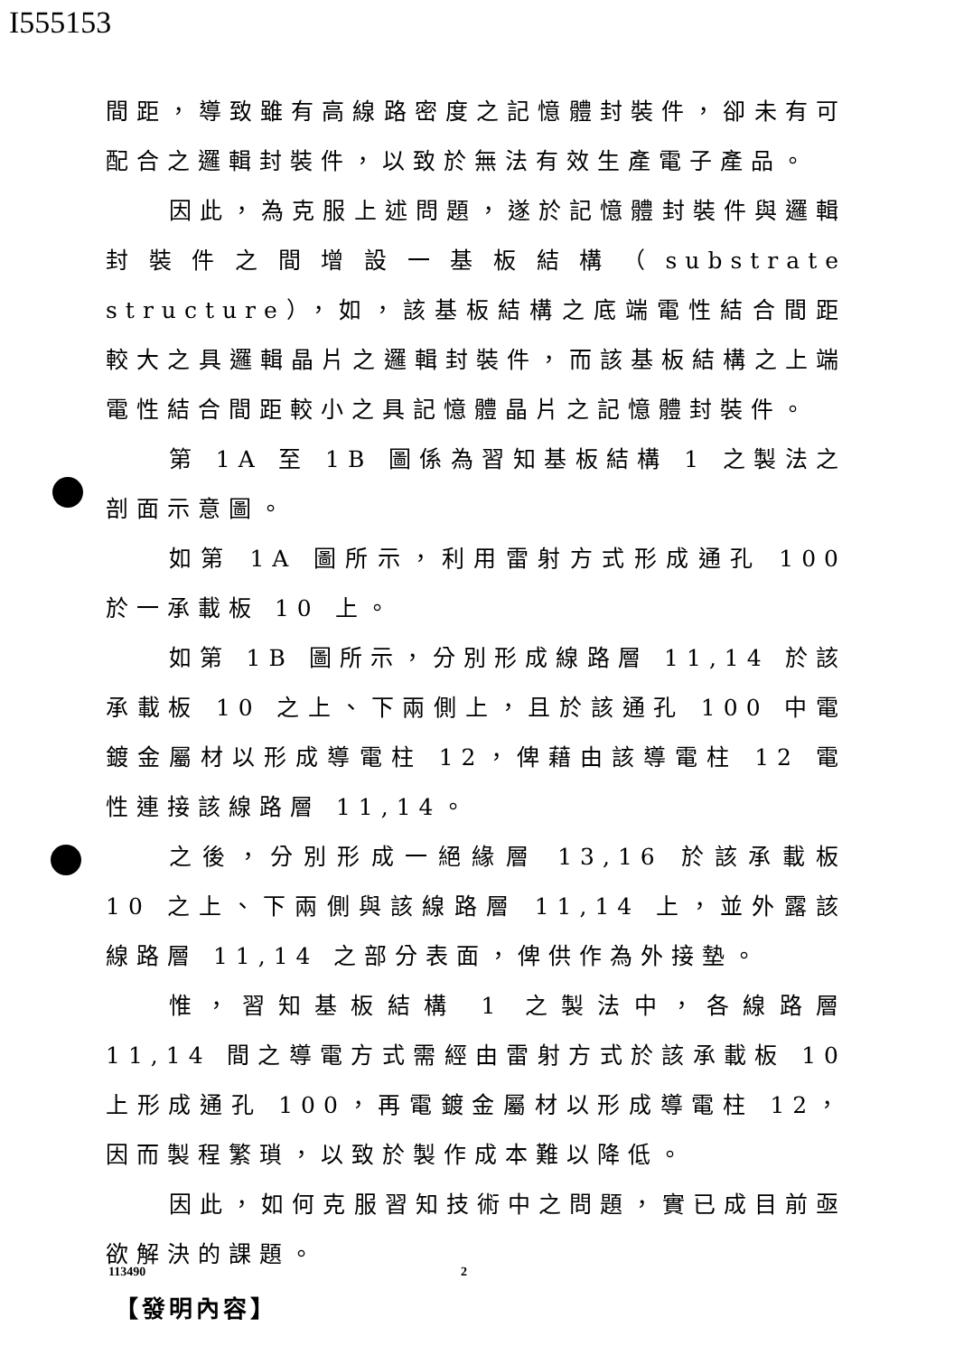I555153
間距，導致雖有高線路密度之記憶體封裝件，卻未有可配合之邏輯封裝件，以致於無法有效生產電子產品。
因此，為克服上述問題，遂於記憶體封裝件與邏輯封裝件之間增設一基板結構（substrate structure），如，該基板結構之底端電性結合間距較大之具邏輯晶片之邏輯封裝件，而該基板結構之上端電性結合間距較小之具記憶體晶片之記憶體封裝件。
第 1A 至 1B 圖係為習知基板結構 1 之製法之剖面示意圖。
如第 1A 圖所示，利用雷射方式形成通孔 100 於一承載板 10 上。
如第 1B 圖所示，分別形成線路層 11,14 於該承載板 10 之上、下兩側上，且於該通孔 100 中電鍍金屬材以形成導電柱 12，俾藉由該導電柱 12 電性連接該線路層 11,14。
之後，分別形成一絕緣層 13,16 於該承載板 10 之上、下兩側與該線路層 11,14 上，並外露該線路層 11,14 之部分表面，俾供作為外接墊。
惟，習知基板結構 1 之製法中，各線路層 11,14 間之導電方式需經由雷射方式於該承載板 10 上形成通孔 100，再電鍍金屬材以形成導電柱 12，因而製程繁瑣，以致於製作成本難以降低。
因此，如何克服習知技術中之問題，實已成目前亟欲解決的課題。
【發明內容】
113490 2